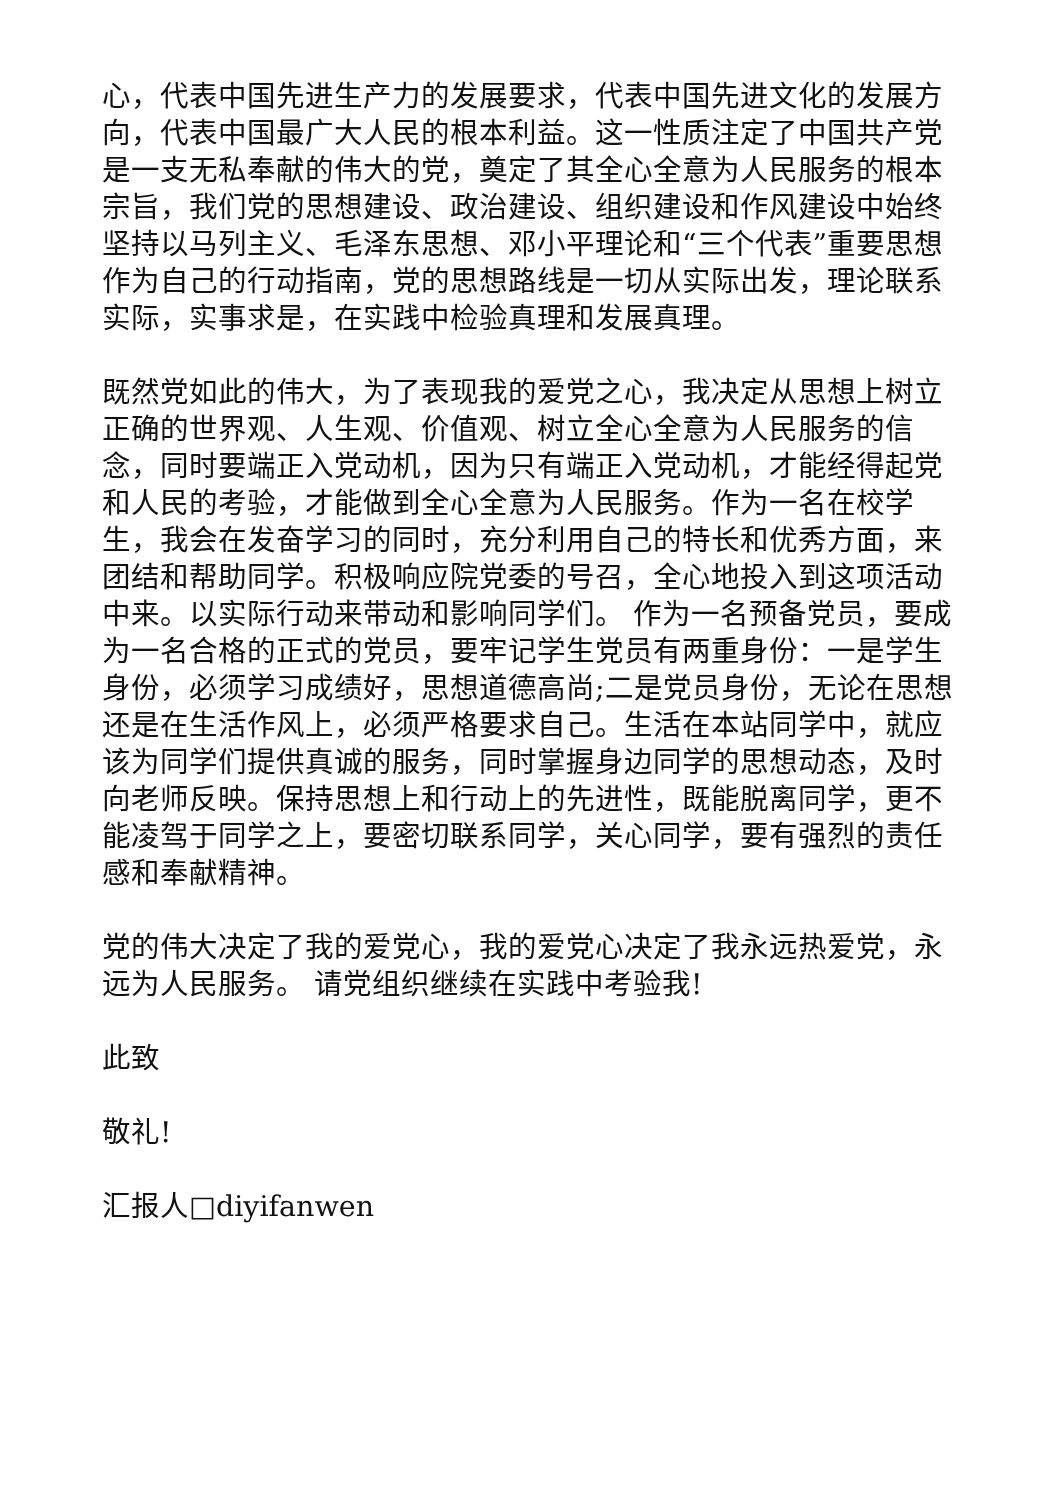心，代表中国先进生产力的发展要求，代表中国先进文化的发展方向，代表中国最广大人民的根本利益。这一性质注定了中国共产党是一支无私奉献的伟大的党，奠定了其全心全意为人民服务的根本宗旨，我们党的思想建设、政治建设、组织建设和作风建设中始终坚持以马列主义、毛泽东思想、邓小平理论和“三个代表”重要思想作为自己的行动指南，党的思想路线是一切从实际出发，理论联系实际，实事求是，在实践中检验真理和发展真理。
既然党如此的伟大，为了表现我的爱党之心，我决定从思想上树立正确的世界观、人生观、价值观、树立全心全意为人民服务的信念，同时要端正入党动机，因为只有端正入党动机，才能经得起党和人民的考验，才能做到全心全意为人民服务。作为一名在校学生，我会在发奋学习的同时，充分利用自己的特长和优秀方面，来团结和帮助同学。积极响应院党委的号召，全心地投入到这项活动中来。以实际行动来带动和影响同学们。 作为一名预备党员，要成为一名合格的正式的党员，要牢记学生党员有两重身份：一是学生身份，必须学习成绩好，思想道德高尚;二是党员身份，无论在思想还是在生活作风上，必须严格要求自己。生活在本站同学中，就应该为同学们提供真诚的服务，同时掌握身边同学的思想动态，及时向老师反映。保持思想上和行动上的先进性，既能脱离同学，更不能凌驾于同学之上，要密切联系同学，关心同学，要有强烈的责任感和奉献精神。
党的伟大决定了我的爱党心，我的爱党心决定了我永远热爱党，永远为人民服务。 请党组织继续在实践中考验我!
此致
敬礼!
汇报人□diyifanwen